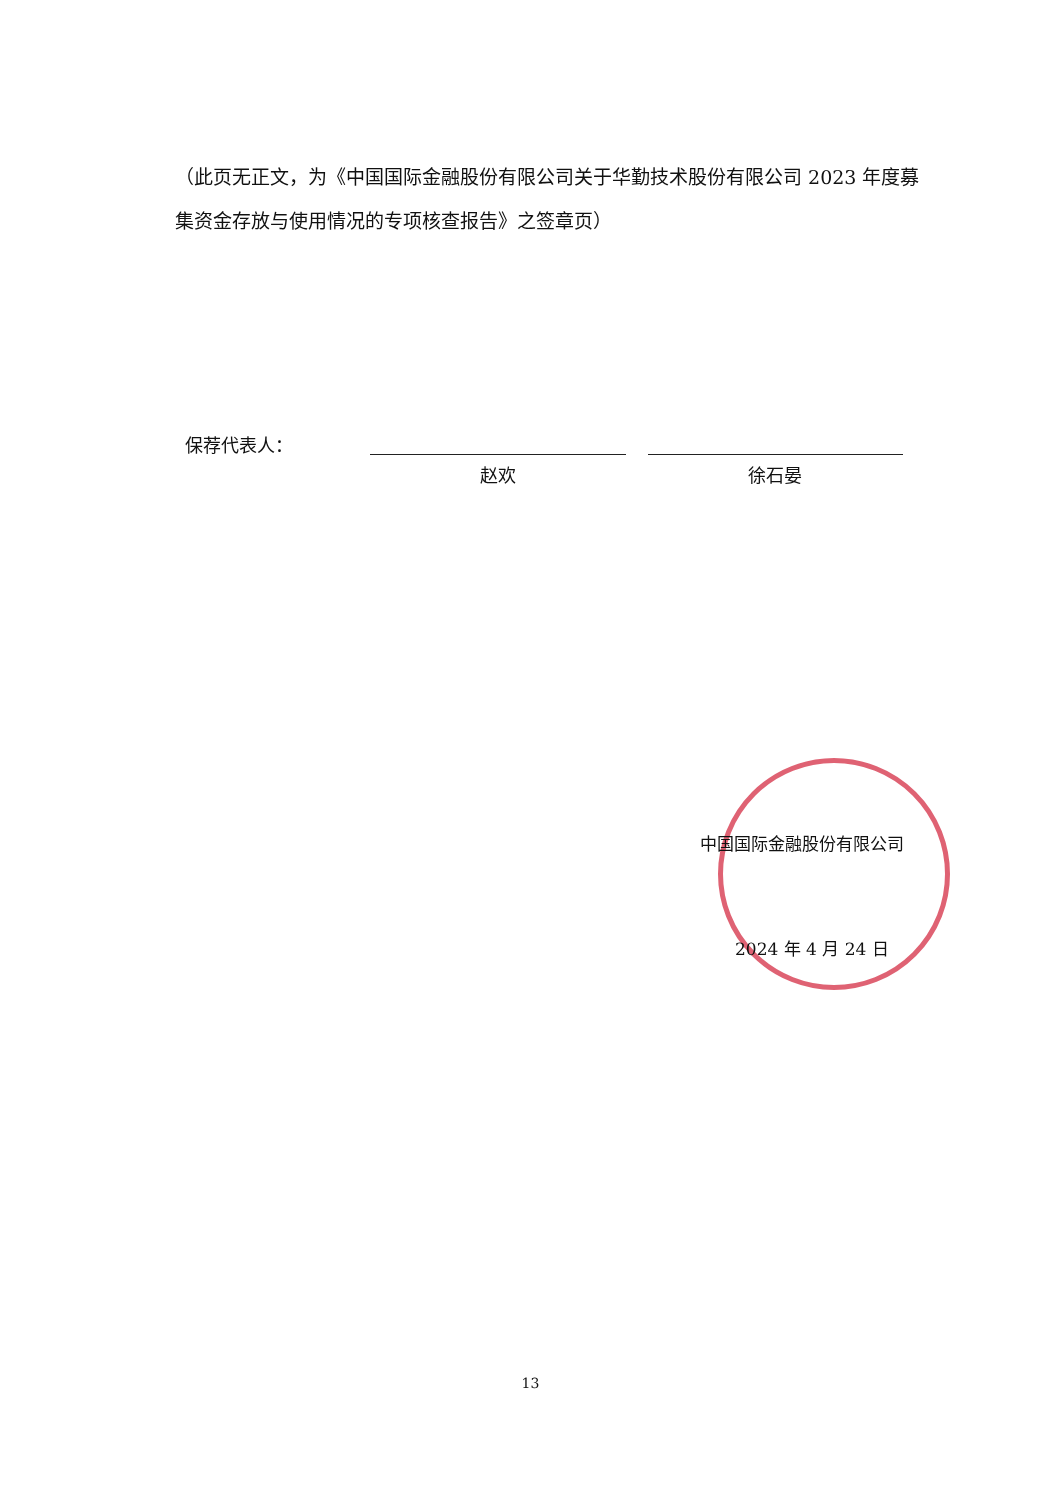（此页无正文，为《中国国际金融股份有限公司关于华勤技术股份有限公司 2023 年度募集资金存放与使用情况的专项核查报告》之签章页）
保荐代表人：
赵欢
徐石晏
中国国际金融股份有限公司
2024 年 4 月 24 日
13